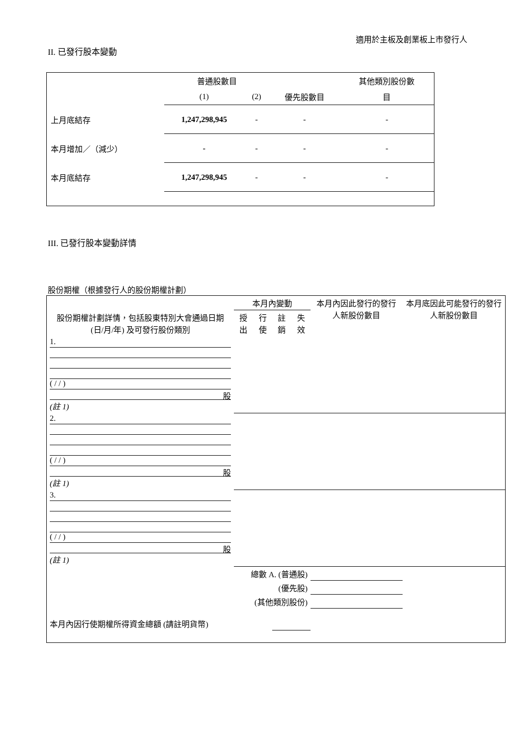適用於主板及創業板上市發行人
II. 已發行股本變動
| | 普通股數目 | | | 其他類別股份數 |
| | (1) | (2) | 優先股數目 | 目 |
| 上月底結存 | 1,247,298,945 | - | - | - |
| 本月增加／（減少） | - | - | - | - |
| 本月底結存 | 1,247,298,945 | - | - | - |
III. 已發行股本變動詳情
股份期權（根據發行人的股份期權計劃）
| 股份期權計劃詳情，包括股東特別大會通過日期 (日/月/年) 及可發行股份類別 | 本月內變動 | | | | 本月內因此發行的發行人新股份數目 | 本月底因此可能發行的發行人新股份數目 |
| | 授出 | 行使 | 註銷 | 失效 | | |
| 1. ( / / ) 股 (註 1) | | | | | | |
| 2. ( / / ) 股 (註 1) | | | | | | |
| 3. ( / / ) 股 (註 1) | | | | | | |
| 總數 A. (普通股) | | | | | | |
| (優先股) | | | | | | |
| (其他類別股份) | | | | | | |
| 本月內因行使期權所得資金總額 (請註明貨幣) | | | | | | |